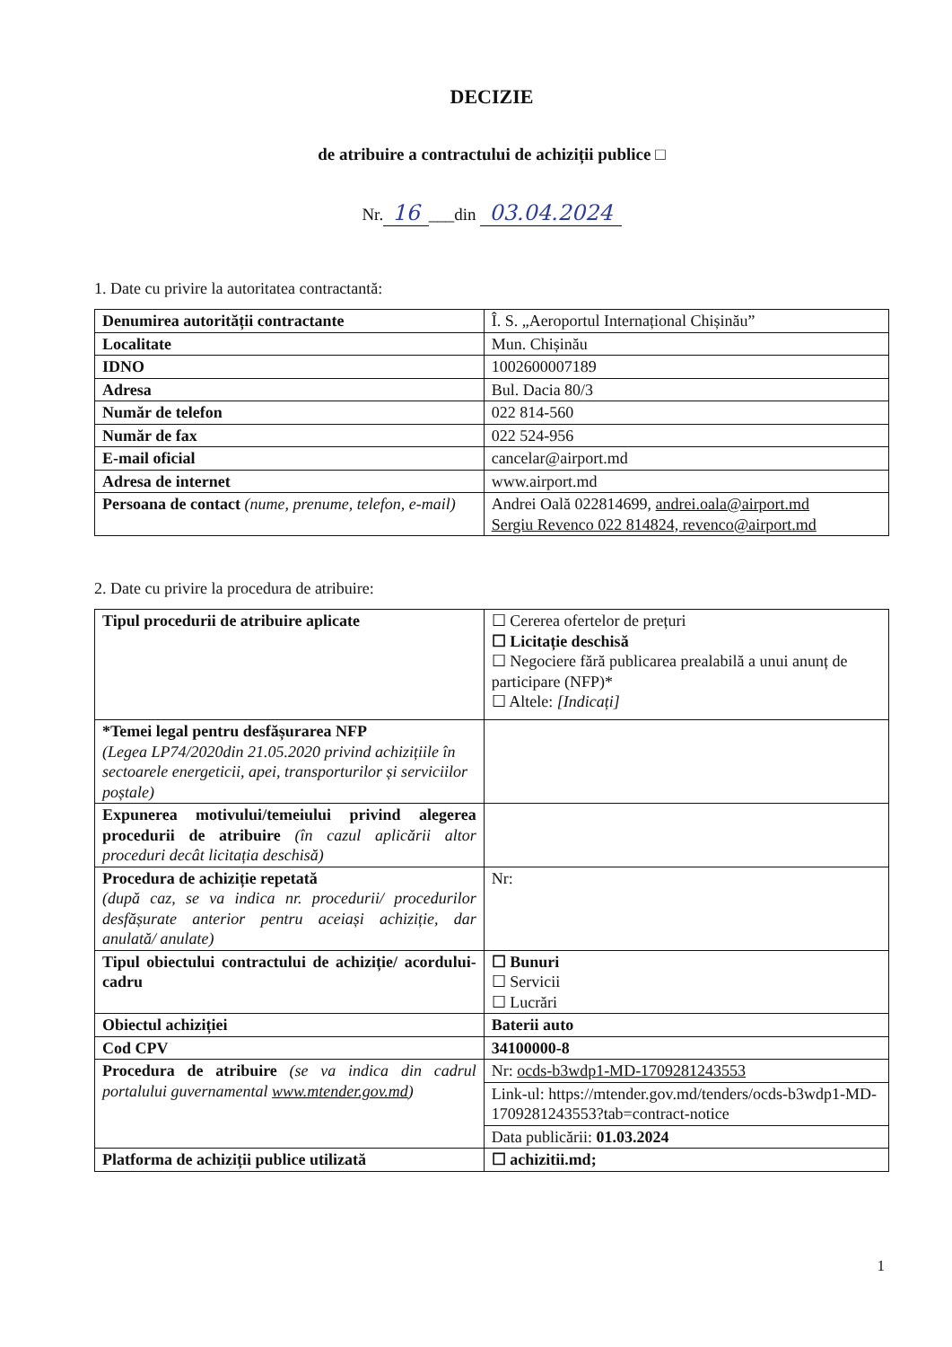DECIZIE
de atribuire a contractului de achiziții publice □
Nr. 16 ___din 03.04.2024
1. Date cu privire la autoritatea contractantă:
| Denumirea autorității contractante | Î. S. „Aeroportul Internațional Chișinău” |
| Localitate | Mun. Chișinău |
| IDNO | 1002600007189 |
| Adresa | Bul. Dacia 80/3 |
| Număr de telefon | 022 814-560 |
| Număr de fax | 022 524-956 |
| E-mail oficial | cancelar@airport.md |
| Adresa de internet | www.airport.md |
| Persoana de contact (nume, prenume, telefon, e-mail) | Andrei Oală 022814699, andrei.oala@airport.md Sergiu Revenco 022 814824, revenco@airport.md |
2. Date cu privire la procedura de atribuire:
| Tipul procedurii de atribuire aplicate | ☐ Cererea ofertelor de prețuri ☐ Licitație deschisă ☐ Negociere fără publicarea prealabilă a unui anunț de participare (NFP)* ☐ Altele: [Indicați] |
| *Temei legal pentru desfășurarea NFP (Legea LP74/2020din 21.05.2020 privind achizițiile în sectoarele energeticii, apei, transporturilor și serviciilor poștale) | |
| Expunerea motivului/temeiului privind alegerea procedurii de atribuire (în cazul aplicării altor proceduri decât licitația deschisă) | |
| Procedura de achiziție repetată (după caz, se va indica nr. procedurii/ procedurilor desfășurate anterior pentru aceiași achiziție, dar anulată/ anulate) | Nr: |
| Tipul obiectului contractului de achiziție/ acordului-cadru | ☐ Bunuri ☐ Servicii ☐ Lucrări |
| Obiectul achiziției | Baterii auto |
| Cod CPV | 34100000-8 |
| Procedura de atribuire (se va indica din cadrul portalului guvernamental www.mtender.gov.md ) | Nr: ocds-b3wdp1-MD-1709281243553 |
| | Link-ul: https://mtender.gov.md/tenders/ocds-b3wdp1-MD-1709281243553?tab=contract-notice |
| | Data publicării: 01.03.2024 |
| Platforma de achiziții publice utilizată | ☐ achizitii.md; |
1